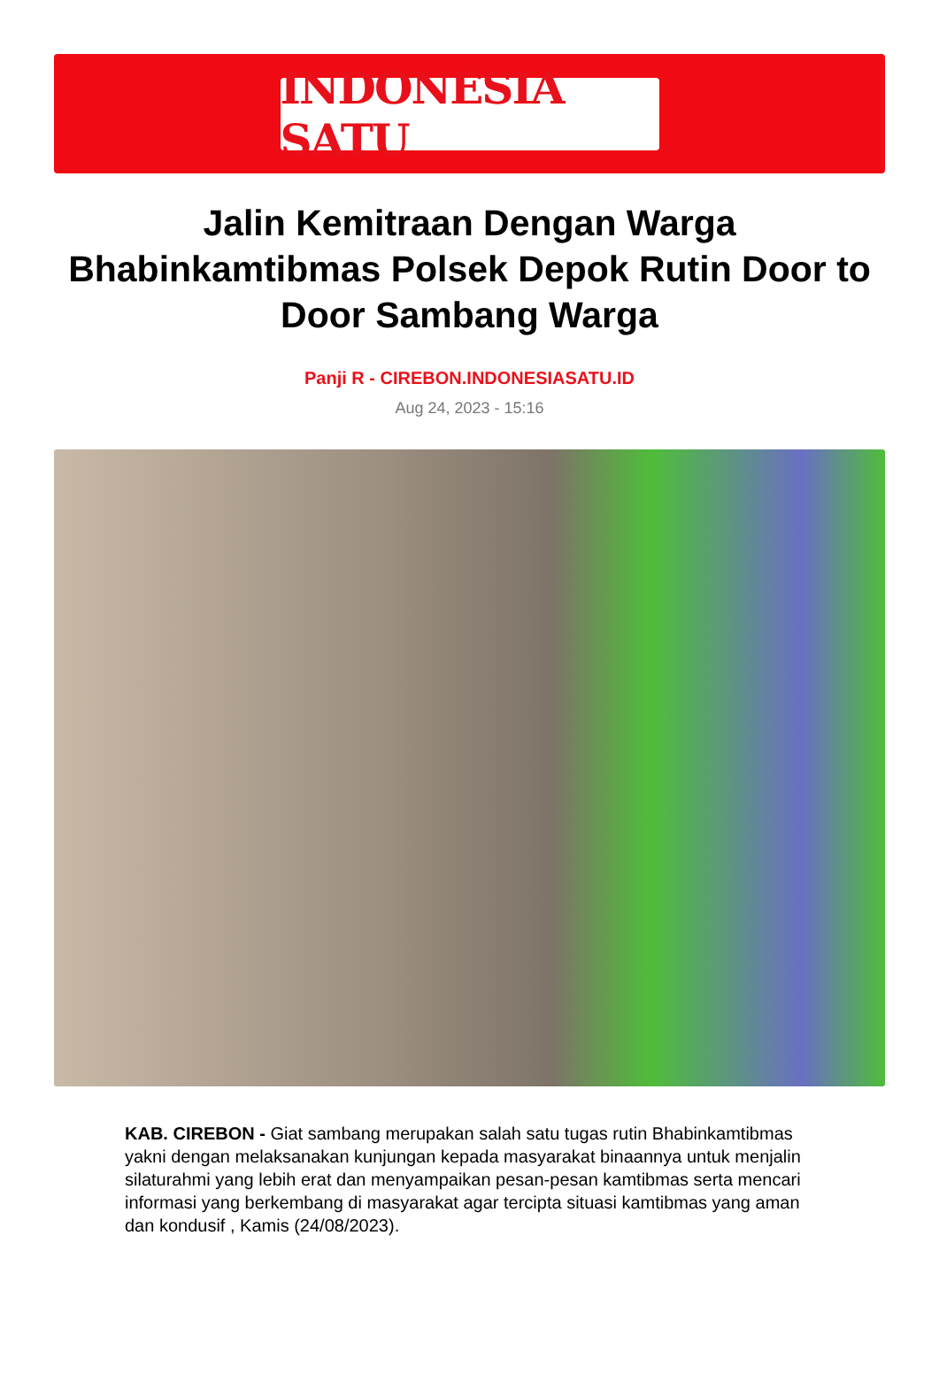INDONESIA SATU
Jalin Kemitraan Dengan Warga Bhabinkamtibmas Polsek Depok Rutin Door to Door Sambang Warga
Panji R - CIREBON.INDONESIASATU.ID
Aug 24, 2023 - 15:16
KAB. CIREBON - Giat sambang merupakan salah satu tugas rutin Bhabinkamtibmas yakni dengan melaksanakan kunjungan kepada masyarakat binaannya untuk menjalin silaturahmi yang lebih erat dan menyampaikan pesan-pesan kamtibmas serta mencari informasi yang berkembang di masyarakat agar tercipta situasi kamtibmas yang aman dan kondusif , Kamis (24/08/2023).